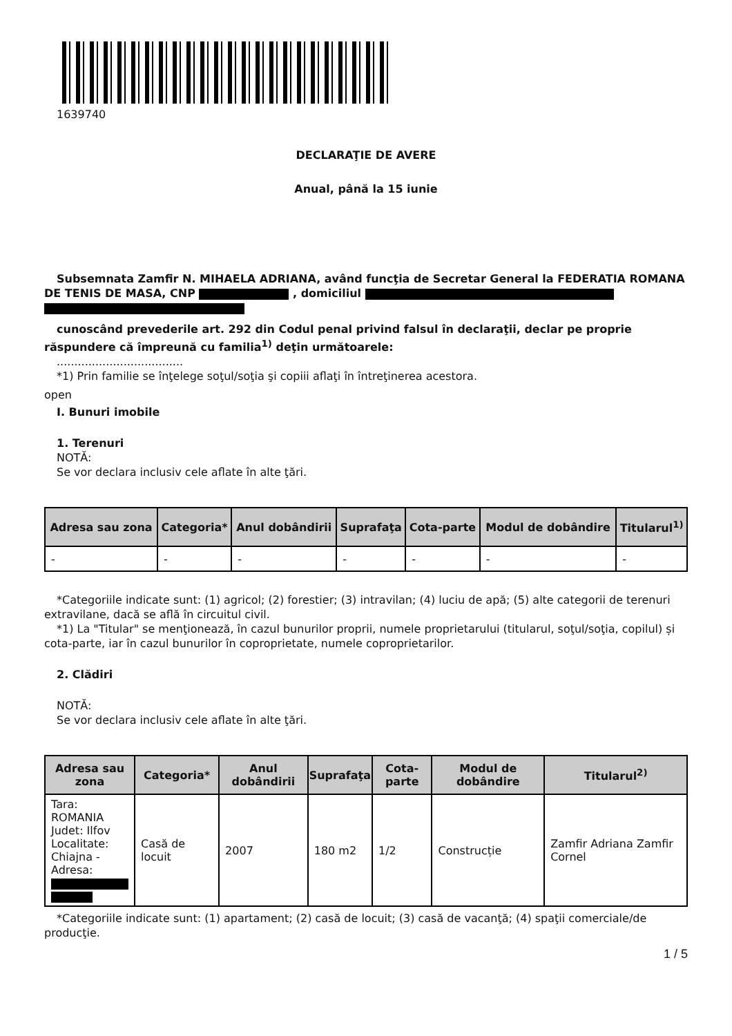1639740
DECLARAŢIE DE AVERE
Anual, până la 15 iunie
Subsemnata Zamfir N. MIHAELA ADRIANA, având funcţia de Secretar General la FEDERATIA ROMANA DE TENIS DE MASA, CNP , domiciliul
cunoscând prevederile art. 292 din Codul penal privind falsul în declaraţii, declar pe proprie răspundere că împreună cu familia<sup>1)</sup> deţin următoarele:
....................................
*1) Prin familie se înţelege soţul/soţia şi copiii aflaţi în întreţinerea acestora.
open
I. Bunuri imobile
1. Terenuri
NOTĂ:
Se vor declara inclusiv cele aflate în alte ţări.
| Adresa sau zona | Categoria* | Anul dobândirii | Suprafaţa | Cota-parte | Modul de dobândire | Titularul<sup>1)</sup> |
| --- | --- | --- | --- | --- | --- | --- |
| - | - | - | - | - | - | - |
*Categoriile indicate sunt: (1) agricol; (2) forestier; (3) intravilan; (4) luciu de apă; (5) alte categorii de terenuri extravilane, dacă se află în circuitul civil.
*1) La "Titular" se menţionează, în cazul bunurilor proprii, numele proprietarului (titularul, soţul/soţia, copilul) și cota-parte, iar în cazul bunurilor în coproprietate, numele coproprietarilor.
2. Clădiri
NOTĂ:
Se vor declara inclusiv cele aflate în alte ţări.
| Adresa sau zona | Categoria* | Anul dobândirii | Suprafaţa | Cota-parte | Modul de dobândire | Titularul<sup>2)</sup> |
| --- | --- | --- | --- | --- | --- | --- |
| Tara: ROMANIA Judet: Ilfov Localitate: Chiajna - Adresa: | Casă de locuit | 2007 | 180 m2 | 1/2 | Construcție | Zamfir Adriana Zamfir Cornel |
*Categoriile indicate sunt: (1) apartament; (2) casă de locuit; (3) casă de vacanţă; (4) spaţii comerciale/de producţie.
1 / 5